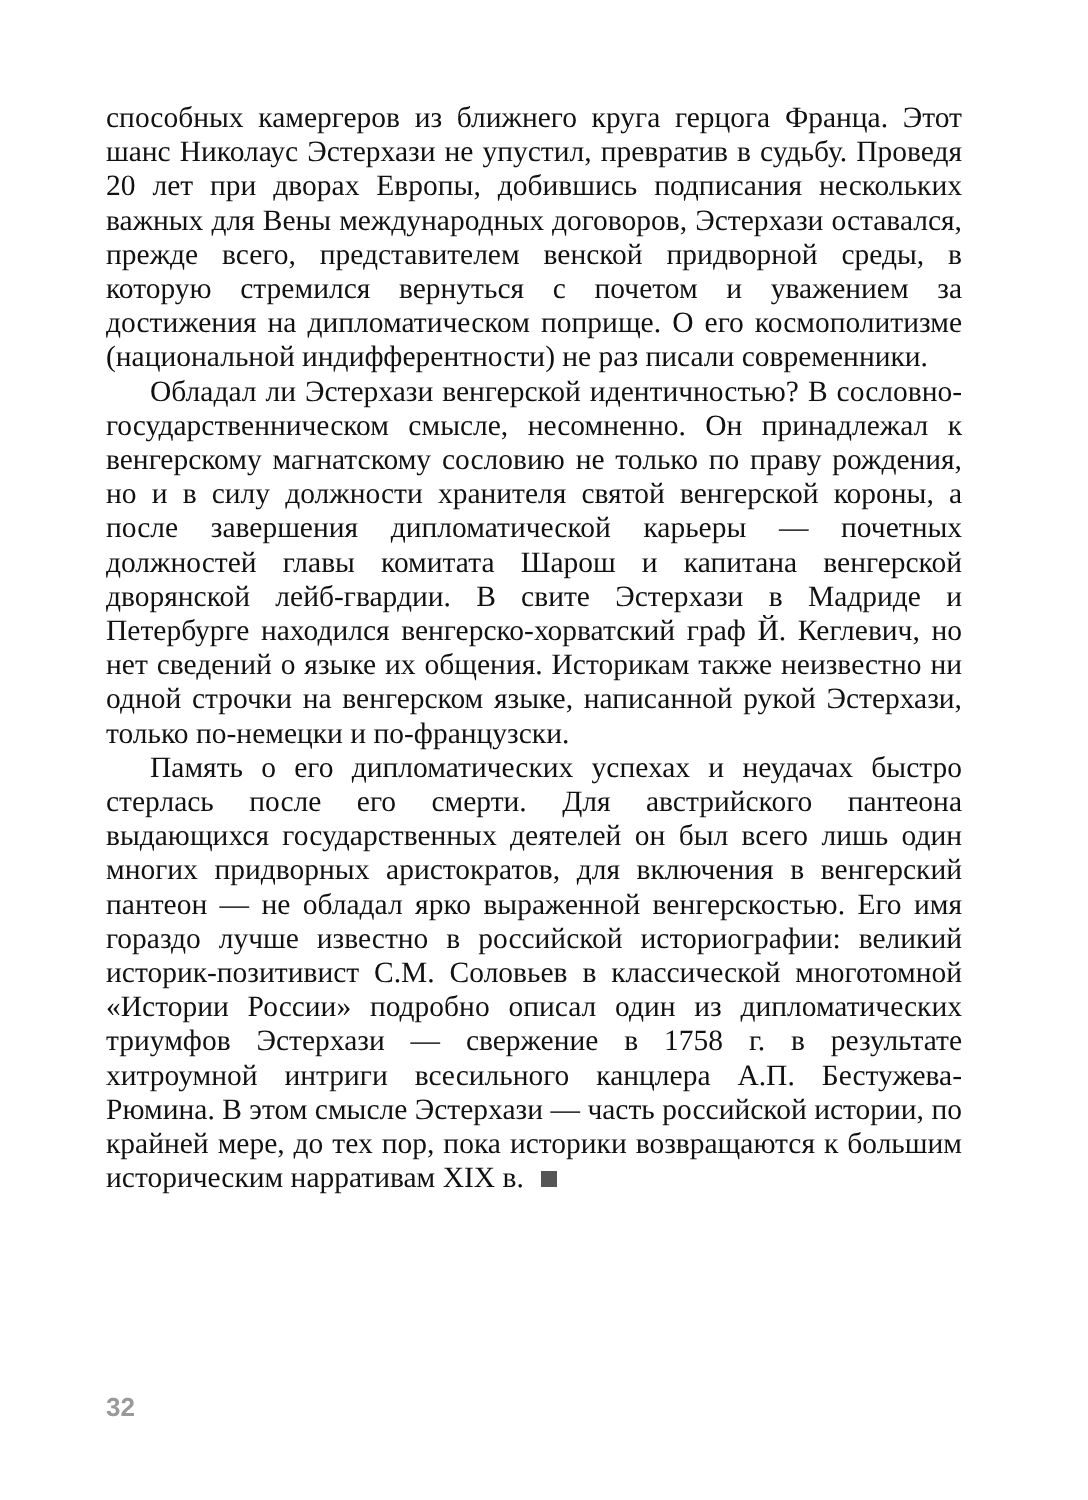способных камергеров из ближнего круга герцога Франца. Этот шанс Николаус Эстерхази не упустил, превратив в судьбу. Проведя 20 лет при дворах Европы, добившись подписания нескольких важных для Вены международных договоров, Эстерхази оставался, прежде всего, представителем венской придворной среды, в которую стремился вернуться с почетом и уважением за достижения на дипломатическом поприще. О его космополитизме (национальной индифферентности) не раз писали современники.
Обладал ли Эстерхази венгерской идентичностью? В сословно-государственническом смысле, несомненно. Он принадлежал к венгерскому магнатскому сословию не только по праву рождения, но и в силу должности хранителя святой венгерской короны, а после завершения дипломатической карьеры — почетных должностей главы комитата Шарош и капитана венгерской дворянской лейб-гвардии. В свите Эстерхази в Мадриде и Петербурге находился венгерско-хорватский граф Й. Кеглевич, но нет сведений о языке их общения. Историкам также неизвестно ни одной строчки на венгерском языке, написанной рукой Эстерхази, только по-немецки и по-французски.
Память о его дипломатических успехах и неудачах быстро стерлась после его смерти. Для австрийского пантеона выдающихся государственных деятелей он был всего лишь один многих придворных аристократов, для включения в венгерский пантеон — не обладал ярко выраженной венгерскостью. Его имя гораздо лучше известно в российской историографии: великий историк-позитивист С.М. Соловьев в классической многотомной «Истории России» подробно описал один из дипломатических триумфов Эстерхази — свержение в 1758 г. в результате хитроумной интриги всесильного канцлера А.П. Бестужева-Рюмина. В этом смысле Эстерхази — часть российской истории, по крайней мере, до тех пор, пока историки возвращаются к большим историческим нарративам XIX в.
32